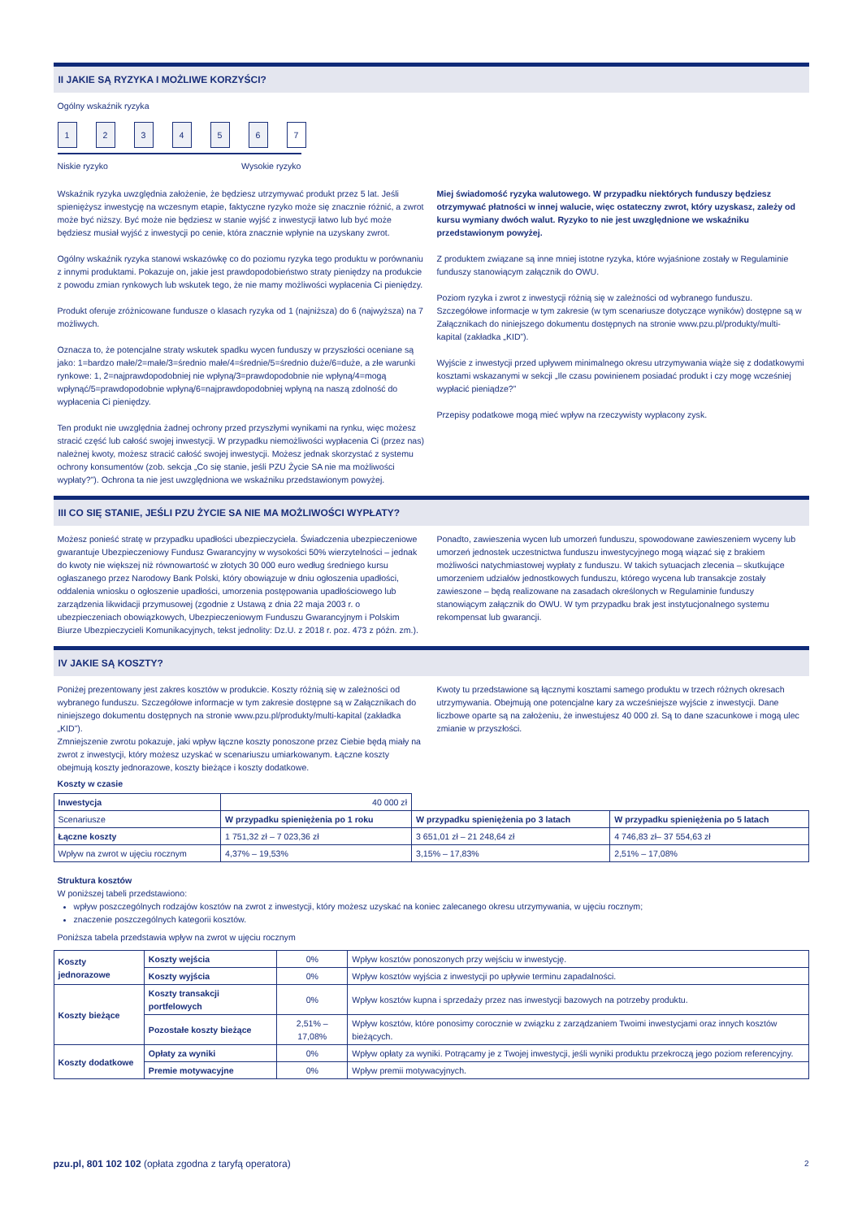II JAKIE SĄ RYZYKA I MOŻLIWE KORZYŚCI?
Ogólny wskaźnik ryzyka
1234567
Niskie ryzyko Wysokie ryzyko
Wskaźnik ryzyka uwzględnia założenie, że będziesz utrzymywać produkt przez 5 lat. Jeśli spieniężysz inwestycję na wczesnym etapie, faktyczne ryzyko może się znacznie różnić, a zwrot może być niższy. Być może nie będziesz w stanie wyjść z inwestycji łatwo lub być może będziesz musiał wyjść z inwestycji po cenie, która znacznie wpłynie na uzyskany zwrot.
Ogólny wskaźnik ryzyka stanowi wskazówkę co do poziomu ryzyka tego produktu w porównaniu z innymi produktami. Pokazuje on, jakie jest prawdopodobieństwo straty pieniędzy na produkcie z powodu zmian rynkowych lub wskutek tego, że nie mamy możliwości wypłacenia Ci pieniędzy.
Produkt oferuje zróżnicowane fundusze o klasach ryzyka od 1 (najniższa) do 6 (najwyższa) na 7 możliwych.
Oznacza to, że potencjalne straty wskutek spadku wycen funduszy w przyszłości oceniane są jako: 1=bardzo małe/2=małe/3=średnio małe/4=średnie/5=średnio duże/6=duże, a złe warunki rynkowe: 1, 2=najprawdopodobniej nie wpłyną/3=prawdopodobnie nie wpłyną/4=mogą wpłynąć/5=prawdopodobnie wpłyną/6=najprawdopodobniej wpłyną na naszą zdolność do wypłacenia Ci pieniędzy.
Ten produkt nie uwzględnia żadnej ochrony przed przyszłymi wynikami na rynku, więc możesz stracić część lub całość swojej inwestycji. W przypadku niemożliwości wypłacenia Ci (przez nas) należnej kwoty, możesz stracić całość swojej inwestycji. Możesz jednak skorzystać z systemu ochrony konsumentów (zob. sekcja „Co się stanie, jeśli PZU Życie SA nie ma możliwości wypłaty?”). Ochrona ta nie jest uwzględniona we wskaźniku przedstawionym powyżej.
Miej świadomość ryzyka walutowego. W przypadku niektórych funduszy będziesz otrzymywać płatności w innej walucie, więc ostateczny zwrot, który uzyskasz, zależy od kursu wymiany dwóch walut. Ryzyko to nie jest uwzględnione we wskaźniku przedstawionym powyżej.
Z produktem związane są inne mniej istotne ryzyka, które wyjaśnione zostały w Regulaminie funduszy stanowiącym załącznik do OWU.
Poziom ryzyka i zwrot z inwestycji różnią się w zależności od wybranego funduszu. Szczegółowe informacje w tym zakresie (w tym scenariusze dotyczące wyników) dostępne są w Załącznikach do niniejszego dokumentu dostępnych na stronie www.pzu.pl/produkty/multi-kapital (zakładka „KID”).
Wyjście z inwestycji przed upływem minimalnego okresu utrzymywania wiąże się z dodatkowymi kosztami wskazanymi w sekcji „Ile czasu powinienem posiadać produkt i czy mogę wcześniej wypłacić pieniądze?”
Przepisy podatkowe mogą mieć wpływ na rzeczywisty wypłacony zysk.
III CO SIĘ STANIE, JEŚLI PZU ŻYCIE SA NIE MA MOŻLIWOŚCI WYPŁATY?
Możesz ponieść stratę w przypadku upadłości ubezpieczyciela. Świadczenia ubezpieczeniowe gwarantuje Ubezpieczeniowy Fundusz Gwarancyjny w wysokości 50% wierzytelności – jednak do kwoty nie większej niż równowartość w złotych 30 000 euro według średniego kursu ogłaszanego przez Narodowy Bank Polski, który obowiązuje w dniu ogłoszenia upadłości, oddalenia wniosku o ogłoszenie upadłości, umorzenia postępowania upadłościowego lub zarządzenia likwidacji przymusowej (zgodnie z Ustawą z dnia 22 maja 2003 r. o ubezpieczeniach obowiązkowych, Ubezpieczeniowym Funduszu Gwarancyjnym i Polskim Biurze Ubezpieczycieli Komunikacyjnych, tekst jednolity: Dz.U. z 2018 r. poz. 473 z późn. zm.).
Ponadto, zawieszenia wycen lub umorzeń funduszu, spowodowane zawieszeniem wyceny lub umorzeń jednostek uczestnictwa funduszu inwestycyjnego mogą wiązać się z brakiem możliwości natychmiastowej wypłaty z funduszu. W takich sytuacjach zlecenia – skutkujące umorzeniem udziałów jednostkowych funduszu, którego wycena lub transakcje zostały zawieszone – będą realizowane na zasadach określonych w Regulaminie funduszy stanowiącym załącznik do OWU. W tym przypadku brak jest instytucjonalnego systemu rekompensat lub gwarancji.
IV JAKIE SĄ KOSZTY?
Poniżej prezentowany jest zakres kosztów w produkcie. Koszty różnią się w zależności od wybranego funduszu. Szczegółowe informacje w tym zakresie dostępne są w Załącznikach do niniejszego dokumentu dostępnych na stronie www.pzu.pl/produkty/multi-kapital (zakładka „KID”).
Zmniejszenie zwrotu pokazuje, jaki wpływ łączne koszty ponoszone przez Ciebie będą miały na zwrot z inwestycji, który możesz uzyskać w scenariuszu umiarkowanym. Łączne koszty obejmują koszty jednorazowe, koszty bieżące i koszty dodatkowe.
Koszty w czasie
Kwoty tu przedstawione są łącznymi kosztami samego produktu w trzech różnych okresach utrzymywania. Obejmują one potencjalne kary za wcześniejsze wyjście z inwestycji. Dane liczbowe oparte są na założeniu, że inwestujesz 40 000 zł. Są to dane szacunkowe i mogą ulec zmianie w przyszłości.
| Inwestycja | 40 000 zł | | |
| Scenariusze | W przypadku spieniężenia po 1 roku | W przypadku spieniężenia po 3 latach | W przypadku spieniężenia po 5 latach |
| Łączne koszty | 1 751,32 zł – 7 023,36 zł | 3 651,01 zł – 21 248,64 zł | 4 746,83 zł– 37 554,63 zł |
| Wpływ na zwrot w ujęciu rocznym | 4,37% – 19,53% | 3,15% – 17,83% | 2,51% – 17,08% |
Struktura kosztów
W poniższej tabeli przedstawiono:
wpływ poszczególnych rodzajów kosztów na zwrot z inwestycji, który możesz uzyskać na koniec zalecanego okresu utrzymywania, w ujęciu rocznym;
znaczenie poszczególnych kategorii kosztów.
Poniższa tabela przedstawia wpływ na zwrot w ujęciu rocznym
| Koszty jednorazowe | Koszty wejścia | 0% | Wpływ kosztów ponoszonych przy wejściu w inwestycję. |
| | Koszty wyjścia | 0% | Wpływ kosztów wyjścia z inwestycji po upływie terminu zapadalności. |
| Koszty bieżące | Koszty transakcji portfelowych | 0% | Wpływ kosztów kupna i sprzedaży przez nas inwestycji bazowych na potrzeby produktu. |
| | Pozostałe koszty bieżące | 2,51% – 17,08% | Wpływ kosztów, które ponosimy corocznie w związku z zarządzaniem Twoimi inwestycjami oraz innych kosztów bieżących. |
| Koszty dodatkowe | Opłaty za wyniki | 0% | Wpływ opłaty za wyniki. Potrącamy je z Twojej inwestycji, jeśli wyniki produktu przekroczą jego poziom referencyjny. |
| | Premie motywacyjne | 0% | Wpływ premii motywacyjnych. |
pzu.pl, 801 102 102 (opłata zgodna z taryfą operatora) 2